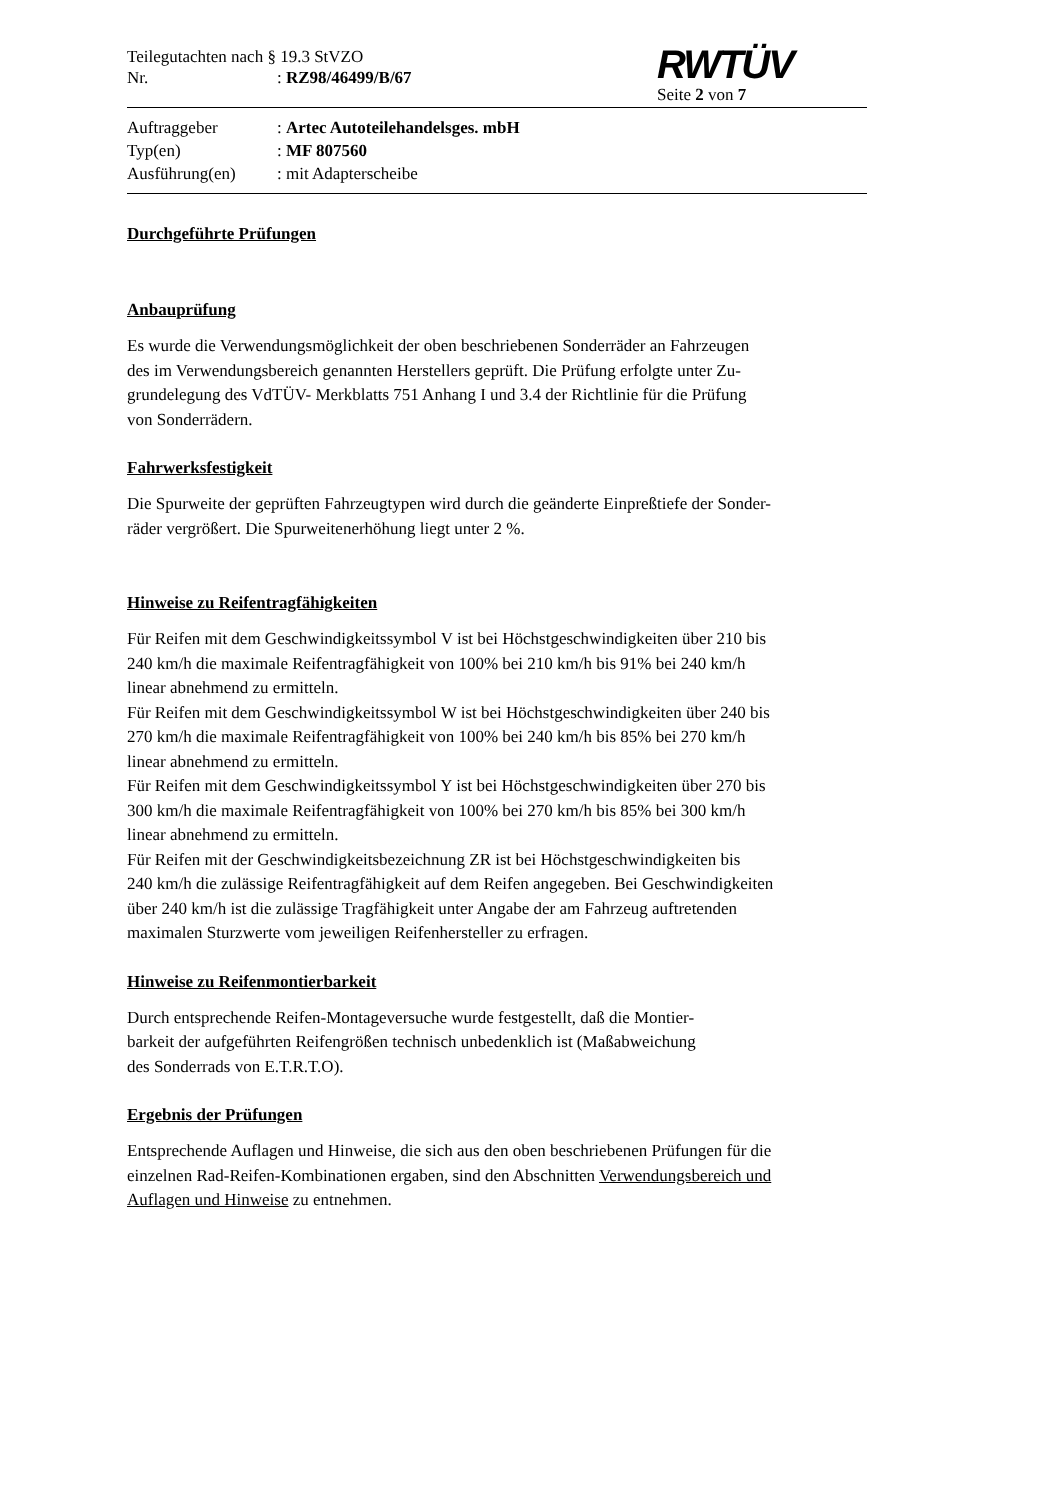Teilegutachten nach § 19.3 StVZO
Nr.: RZ98/46499/B/67
RWTÜV
Seite 2 von 7
Auftraggeber: Artec Autoteilehandelsges. mbH
Typ(en): MF 807560
Ausführung(en): mit Adapterscheibe
Durchgeführte Prüfungen
Anbauprüfung
Es wurde die Verwendungsmöglichkeit der oben beschriebenen Sonderräder an Fahrzeugen
des im Verwendungsbereich genannten Herstellers geprüft. Die Prüfung erfolgte unter Zu-
grundelegung des VdTÜV- Merkblatts 751 Anhang I und 3.4 der Richtlinie für die Prüfung
von Sonderrädern.
Fahrwerksfestigkeit
Die Spurweite der geprüften Fahrzeugtypen wird durch die geänderte Einpreßtiefe der Sonder-
räder vergrößert. Die Spurweitenerhöhung liegt unter 2 %.
Hinweise zu Reifentragfähigkeiten
Für Reifen mit dem Geschwindigkeitssymbol V ist bei Höchstgeschwindigkeiten über 210 bis
240 km/h die maximale Reifentragfähigkeit von 100% bei 210 km/h bis 91% bei 240 km/h
linear abnehmend zu ermitteln.
Für Reifen mit dem Geschwindigkeitssymbol W ist bei Höchstgeschwindigkeiten über 240 bis
270 km/h die maximale Reifentragfähigkeit von 100% bei 240 km/h bis 85% bei 270 km/h
linear abnehmend zu ermitteln.
Für Reifen mit dem Geschwindigkeitssymbol Y ist bei Höchstgeschwindigkeiten über 270 bis
300 km/h die maximale Reifentragfähigkeit von 100% bei 270 km/h bis 85% bei 300 km/h
linear abnehmend zu ermitteln.
Für Reifen mit der Geschwindigkeitsbezeichnung ZR ist bei Höchstgeschwindigkeiten bis
240 km/h die zulässige Reifentragfähigkeit auf dem Reifen angegeben. Bei Geschwindigkeiten
über 240 km/h ist die zulässige Tragfähigkeit unter Angabe der am Fahrzeug auftretenden
maximalen Sturzwerte vom jeweiligen Reifenhersteller zu erfragen.
Hinweise zu Reifenmontierbarkeit
Durch entsprechende Reifen-Montageversuche wurde festgestellt, daß die Montier-
barkeit der aufgeführten Reifengrößen technisch unbedenklich ist (Maßabweichung
des Sonderrads von E.T.R.T.O).
Ergebnis der Prüfungen
Entsprechende Auflagen und Hinweise, die sich aus den oben beschriebenen Prüfungen für die
einzelnen Rad-Reifen-Kombinationen ergaben, sind den Abschnitten Verwendungsbereich und
Auflagen und Hinweise zu entnehmen.